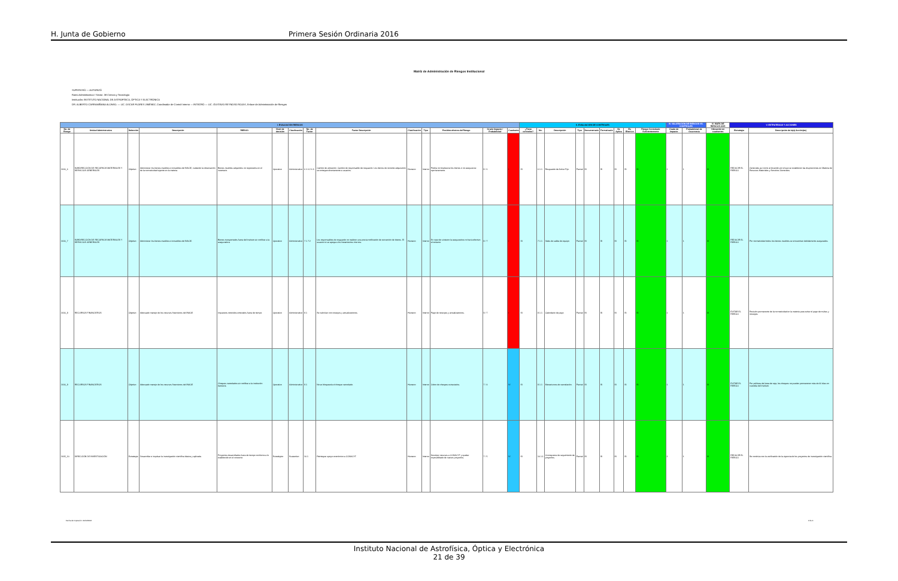H. Junta de Gobierno Primera Sesión Ordinaria 2016
Matríz de Administración de Riesgos Institucional
SUPERVISÓ — AUTORIZÓ
Ramo Administrativo / Sector: 38 Ciencia y Tecnología
Institución: INSTITUTO NACIONAL DE ASTROFÍSICA, ÓPTICA Y ELECTRÓNICA
DR. ALBERTO CARRAMIÑANA ALONSO. — LIC. OSCAR FLORES JIMÉNEZ, Coordinador de Control Interno — INTEGRÓ — LIC. GUSTAVO REYNOSO ROJAS, Enlace de Administración de Riesgos
| I. EVALUACIÓN RIESGOS | | | | | | | | | | | | | | II. EVALUACIÓN DE CONTROLES | | | | | | | | | III. VALORACIÓN DE RIESGOS VS. CONTROLES | | IV. MAPA DE RIESGOS 2015 | V. ESTRATEGIAS Y ACCIONES | |
| --- | --- | --- | --- | --- | --- | --- | --- | --- | --- | --- | --- | --- | --- | --- | --- | --- | --- | --- | --- | --- | --- | --- | --- | --- | --- | --- | --- |
| No. de Riesgo | Unidad Administrativa | Selección | Descripción | RIESGO | Nivel de decisión | Clasificación | No. de Factor | Factor Descripción | Clasificación | Tipo | Posibles efectos del Riesgo | Grado Impacto / Probabilidad | Cuadrante | ¿Tiene controles? | No. | Descripción | Tipo | Documentado | Formalizado | Se Aplica | Es Efectivo | Riesgo Controlado Suficientemente | Grado de Impacto | Probabilidad de Ocurrencia | Ubicación en cuadrantes | Estrategia | Descripción de la(s) Acción(es) |
| 2016_6 | SUBDIRECCIÓN DE RECURSOS MATERIALES Y SERVICIOS GENERALES | Objetivo | Administrar los bienes muebles e inmuebles del INAOE, cuidando la observación de la normatividad vigente en la materia. | Bienes muebles adquiridos no registrados en el inventario. | Operativo | Administrativo | 6.1 6.2 6.3 | Cambio de ubicación. Cambio de responsable de resguardo. Los bienes de reciente adquisición se entregan directamente a usuarios. | Humano | Interno | Podría no localizarse los bienes o no asegurarse oportunamente. | 8 / 6 | I | SI | 6.1.1 | Resguardo de Activo Fijo. | Parcial | SI | SI | SI | SI | SI | 1 | 1 | III | REDUCIR EL RIESGO | Generales así como al Acuerdo por el que se establecen las disposiciones en Materia de Recursos Materiales y Servicios Generales. |
| 2016_7 | SUBDIRECCIÓN DE RECURSOS MATERIALES Y SERVICIOS GENERALES | Objetivo | Administrar los bienes muebles e inmuebles del INAOE. | Bienes transportados fuera del Instituto sin notificar a la aseguradora. | Operativo | Administrativo | 7.1 7.2 | Los responsables de resguardo no realicen una previa notificación de extracción de bienes. El usuario no se apega a los lineamientos internos. | Humano | Interno | En caso de siniestro la aseguradora no haría efectivo el reclamo. | 8 / 7 | I | SI | 7.1.1 | Vales de salida de equipo. | Parcial | SI | SI | SI | SI | SI | 1 | 1 | III | REDUCIR EL RIESGO | Por normatividad todos los bienes muebles se encuentran debidamente asegurados. |
| 2016_8 | RECURSOS FINANCIEROS | Objetivo | Adecuado manejo de los recursos financieros del INAOE | Impuestos retenidos enterados fuera de tiempo. | Operativo | Administrativo | 8.1 | Se cubrirían con recargos y actualizaciones. | Humano | Interno | Pago de recargos y actualizaciones. | 9 / 7 | I | SI | 8.1.1 | Calendario de pago. | Parcial | SI | SI | SI | SI | SI | 1 | 1 | III | EVITAR EL RIESGO | Revisión permanente de la normatividad en la materia para evitar el pago de multas y recargos. |
| 2016_9 | RECURSOS FINANCIEROS | Objetivo | Adecuado manejo de los recursos financieros del INAOE | Cheques cancelados sin notificar a la institución bancaria. | Operativo | Administrativo | 9.1 | No se bloquearía el cheque cancelado. | Humano | Interno | Cobro de cheques extraviados. | 7 / 4 | IV | SI | 9.1.1 | Mecanismos de cancelación. | Parcial | SI | SI | SI | SI | SI | 1 | 1 | III | EVITAR EL RIESGO | Por políticas del área de caja, los cheques no pueden permanecer más de 60 días en custodia del Instituto. |
| 2015_10 | DIRECCIÓN DE INVESTIGACIÓN | Estrategia | Desarrollar e impulsar la investigación científica básica y aplicada. | Proyectos desarrollados fuera de tiempo conforme a lo establecido en el convenio. | Estratégico | Sustantivo | 10.1 | Reintegrar apoyo económico a CONACYT. | Humano | Interno | Devolver recursos a CONACYT y quedar imposibilitado de nuevos proyectos. | 7 / 5 | IV | SI | 10.1.1 | Cronograma de seguimiento de proyectos. | Parcial | SI | SI | SI | SI | SI | 1 | 1 | III | REDUCIR EL RIESGO | Se continúa con la verificación de la vigencia de los proyectos de investigación científica. |
Fecha de Impresión: 01/04/2016 2 de 4
Instituto Nacional de Astrofísica, Óptica y Electrónica
21 de 39